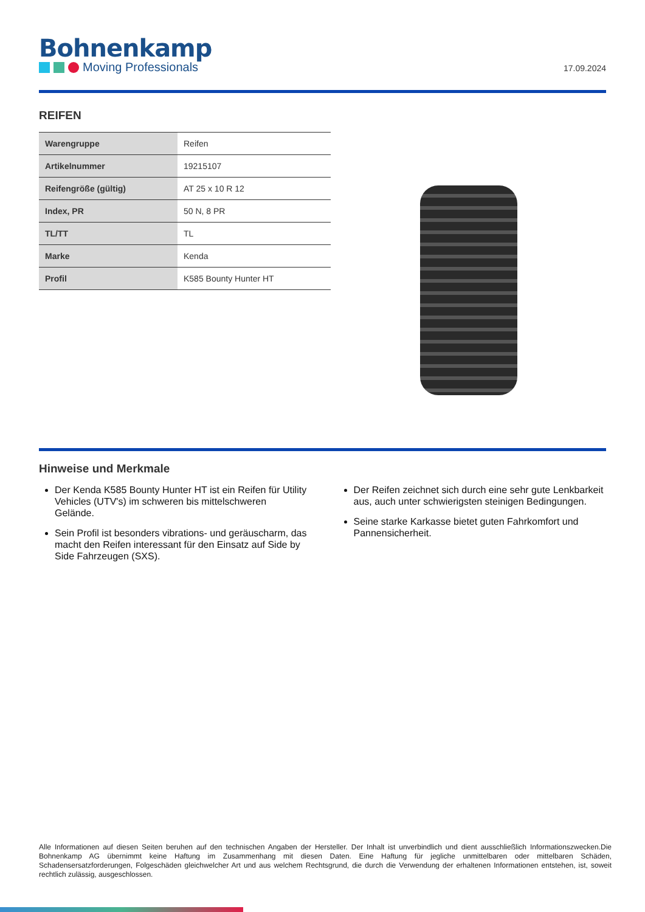Bohnenkamp
Moving Professionals
17.09.2024
REIFEN
| Warengruppe | Reifen |
| Artikelnummer | 19215107 |
| Reifengröße (gültig) | AT 25 x 10 R 12 |
| Index, PR | 50 N, 8 PR |
| TL/TT | TL |
| Marke | Kenda |
| Profil | K585 Bounty Hunter HT |
Hinweise und Merkmale
Der Kenda K585 Bounty Hunter HT ist ein Reifen für Utility Vehicles (UTV's) im schweren bis mittelschweren Gelände.
Sein Profil ist besonders vibrations- und geräuscharm, das macht den Reifen interessant für den Einsatz auf Side by Side Fahrzeugen (SXS).
Der Reifen zeichnet sich durch eine sehr gute Lenkbarkeit aus, auch unter schwierigsten steinigen Bedingungen.
Seine starke Karkasse bietet guten Fahrkomfort und Pannensicherheit.
Alle Informationen auf diesen Seiten beruhen auf den technischen Angaben der Hersteller. Der Inhalt ist unverbindlich und dient ausschließlich Informationszwecken.Die Bohnenkamp AG übernimmt keine Haftung im Zusammenhang mit diesen Daten. Eine Haftung für jegliche unmittelbaren oder mittelbaren Schäden, Schadensersatzforderungen, Folgeschäden gleichwelcher Art und aus welchem Rechtsgrund, die durch die Verwendung der erhaltenen Informationen entstehen, ist, soweit rechtlich zulässig, ausgeschlossen.